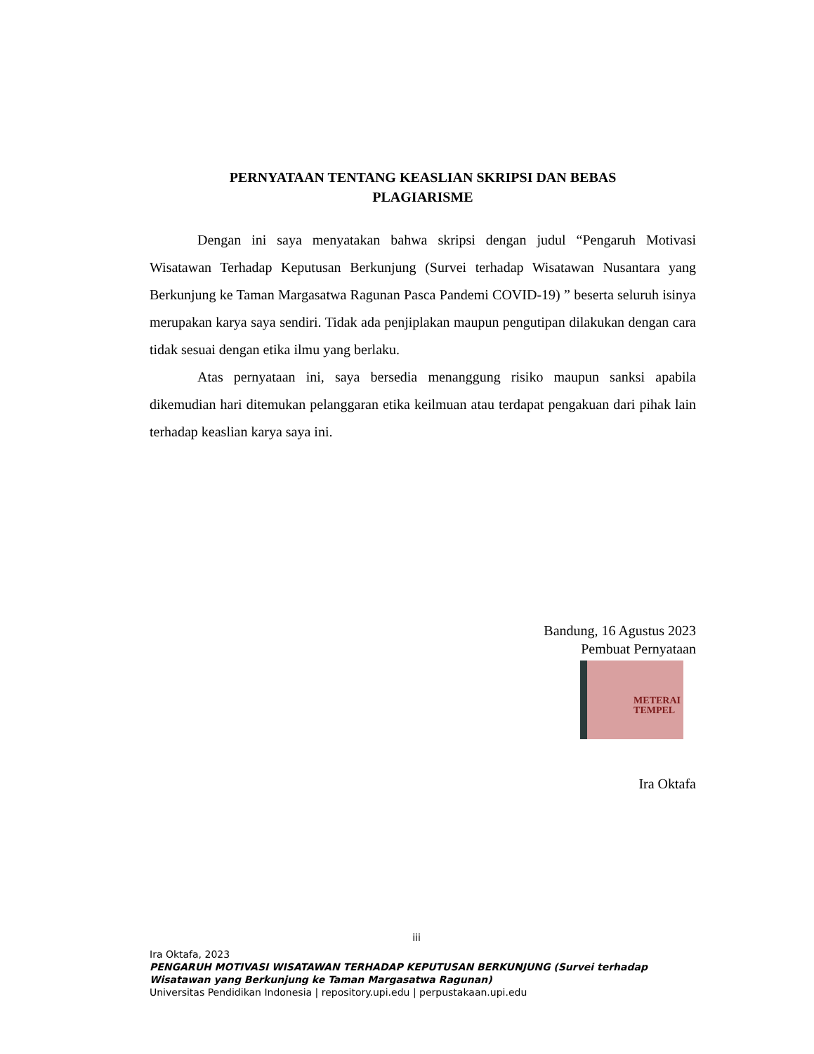PERNYATAAN TENTANG KEASLIAN SKRIPSI DAN BEBAS
PLAGIARISME
Dengan ini saya menyatakan bahwa skripsi dengan judul “Pengaruh Motivasi Wisatawan Terhadap Keputusan Berkunjung (Survei terhadap Wisatawan Nusantara yang Berkunjung ke Taman Margasatwa Ragunan Pasca Pandemi COVID-19) ” beserta seluruh isinya merupakan karya saya sendiri. Tidak ada penjiplakan maupun pengutipan dilakukan dengan cara tidak sesuai dengan etika ilmu yang berlaku.
Atas pernyataan ini, saya bersedia menanggung risiko maupun sanksi apabila dikemudian hari ditemukan pelanggaran etika keilmuan atau terdapat pengakuan dari pihak lain terhadap keaslian karya saya ini.
Bandung, 16 Agustus 2023
Pembuat Pernyataan
METERAI
TEMPEL
Ira Oktafa
iii
Ira Oktafa, 2023
PENGARUH MOTIVASI WISATAWAN TERHADAP KEPUTUSAN BERKUNJUNG (Survei terhadap Wisatawan yang Berkunjung ke Taman Margasatwa Ragunan)
Universitas Pendidikan Indonesia | repository.upi.edu | perpustakaan.upi.edu